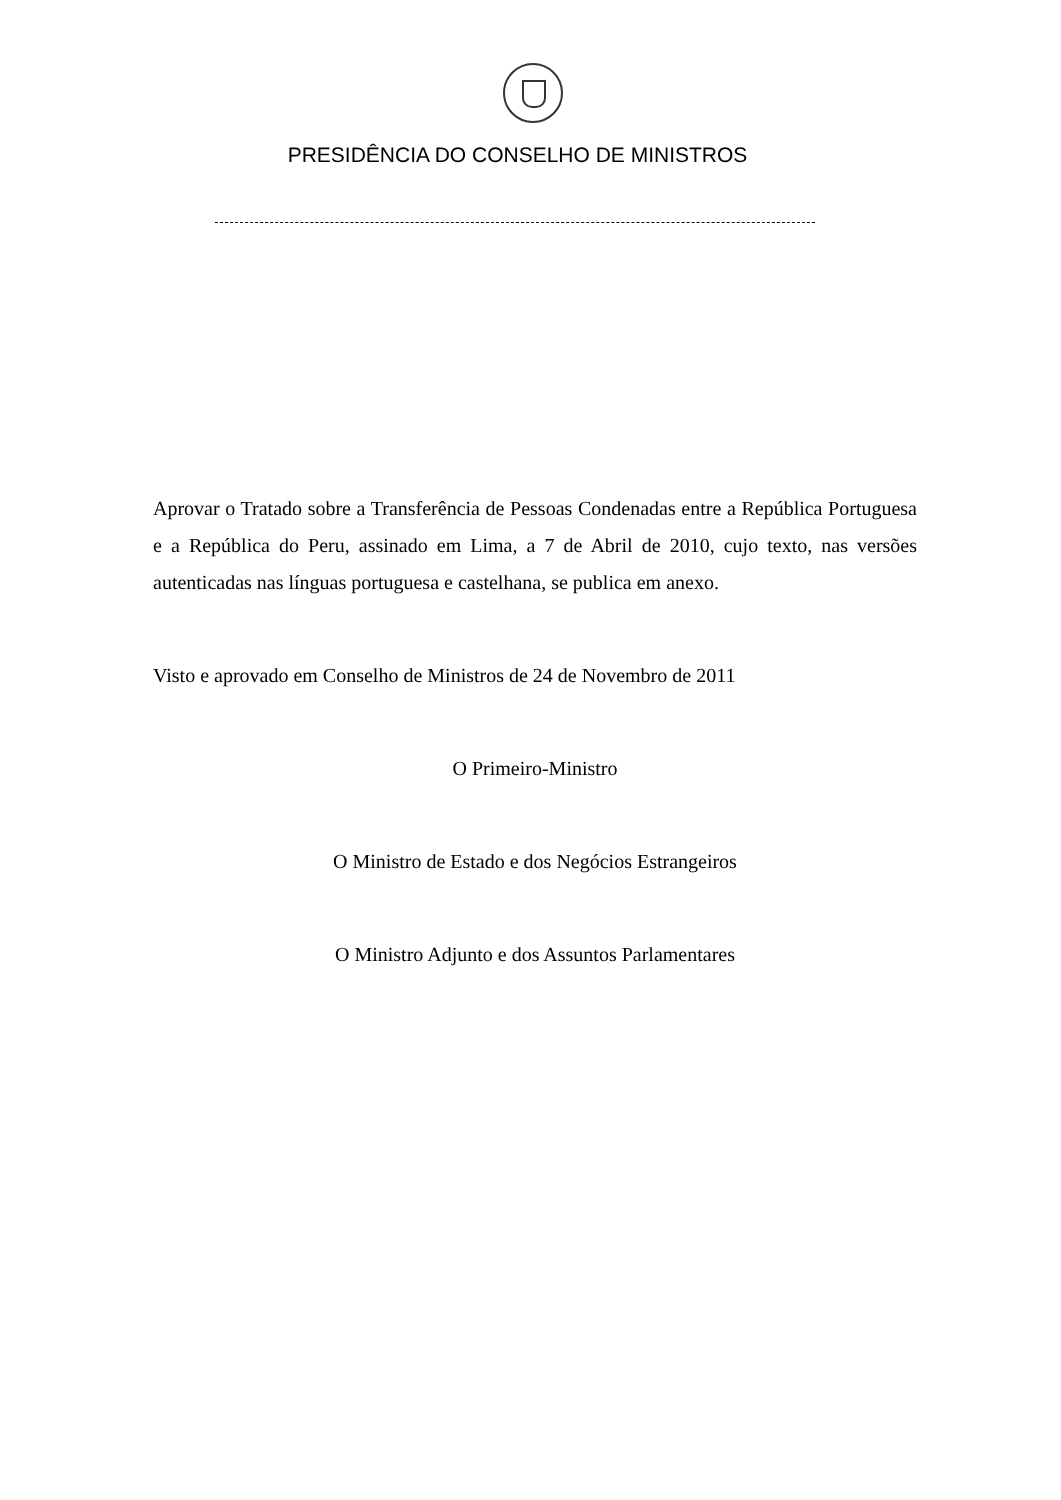PRESIDÊNCIA DO CONSELHO DE MINISTROS
Aprovar o Tratado sobre a Transferência de Pessoas Condenadas entre a República Portuguesa e a República do Peru, assinado em Lima, a 7 de Abril de 2010, cujo texto, nas versões autenticadas nas línguas portuguesa e castelhana, se publica em anexo.
Visto e aprovado em Conselho de Ministros de 24 de Novembro de 2011
O Primeiro-Ministro
O Ministro de Estado e dos Negócios Estrangeiros
O Ministro Adjunto e dos Assuntos Parlamentares